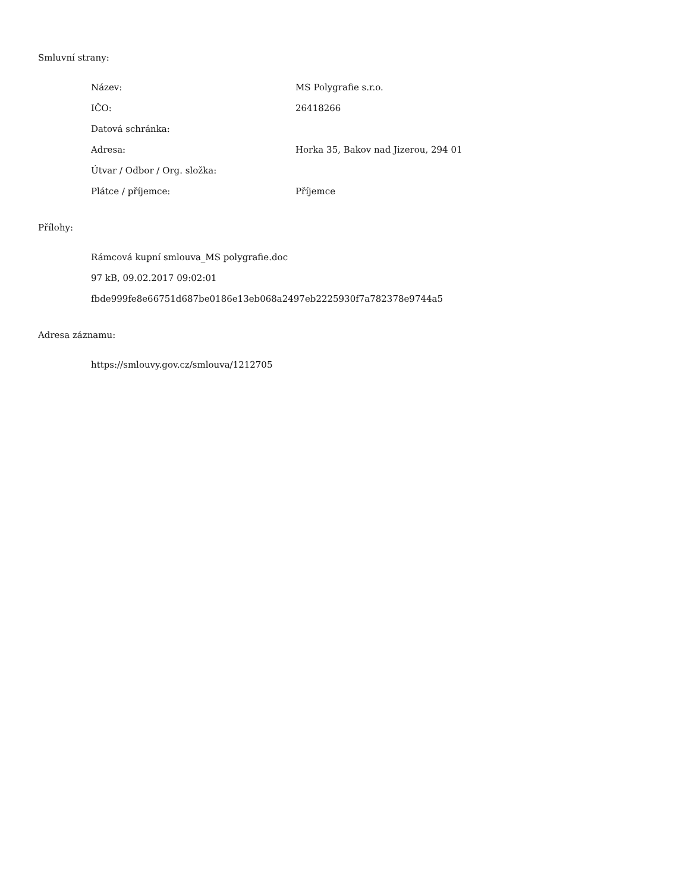Smluvní strany:
| Název: | MS Polygrafie s.r.o. |
| IČO: | 26418266 |
| Datová schránka: | |
| Adresa: | Horka 35, Bakov nad Jizerou, 294 01 |
| Útvar / Odbor / Org. složka: | |
| Plátce / příjemce: | Příjemce |
Přílohy:
Rámcová kupní smlouva_MS polygrafie.doc
97 kB, 09.02.2017 09:02:01
fbde999fe8e66751d687be0186e13eb068a2497eb2225930f7a782378e9744a5
Adresa záznamu:
https://smlouvy.gov.cz/smlouva/1212705